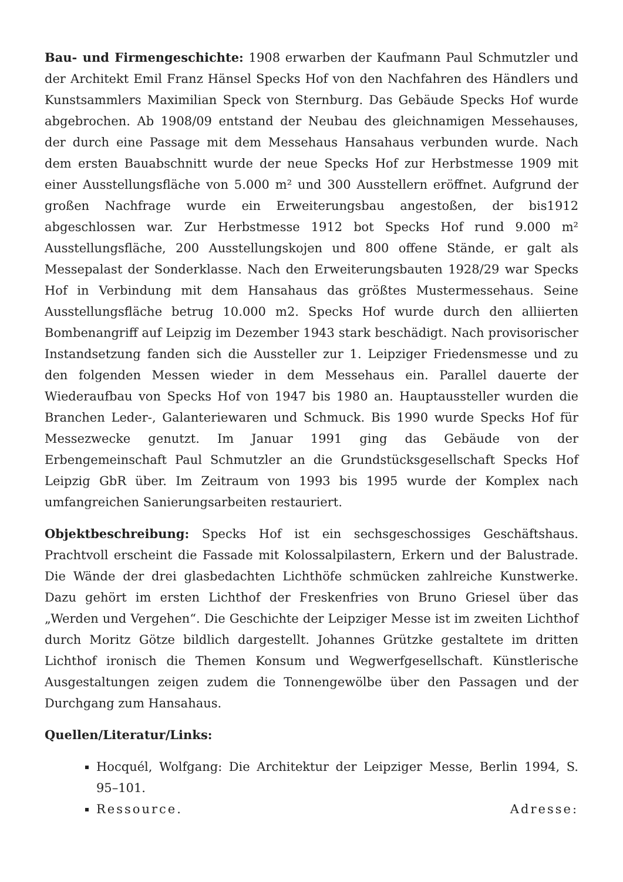Bau- und Firmengeschichte: 1908 erwarben der Kaufmann Paul Schmutzler und der Architekt Emil Franz Hänsel Specks Hof von den Nachfahren des Händlers und Kunstsammlers Maximilian Speck von Sternburg. Das Gebäude Specks Hof wurde abgebrochen. Ab 1908/09 entstand der Neubau des gleichnamigen Messehauses, der durch eine Passage mit dem Messehaus Hansahaus verbunden wurde. Nach dem ersten Bauabschnitt wurde der neue Specks Hof zur Herbstmesse 1909 mit einer Ausstellungsfläche von 5.000 m² und 300 Ausstellern eröffnet. Aufgrund der großen Nachfrage wurde ein Erweiterungsbau angestoßen, der bis1912 abgeschlossen war. Zur Herbstmesse 1912 bot Specks Hof rund 9.000 m² Ausstellungsfläche, 200 Ausstellungskojen und 800 offene Stände, er galt als Messepalast der Sonderklasse. Nach den Erweiterungsbauten 1928/29 war Specks Hof in Verbindung mit dem Hansahaus das größtes Mustermessehaus. Seine Ausstellungsfläche betrug 10.000 m2. Specks Hof wurde durch den alliierten Bombenangriff auf Leipzig im Dezember 1943 stark beschädigt. Nach provisorischer Instandsetzung fanden sich die Aussteller zur 1. Leipziger Friedensmesse und zu den folgenden Messen wieder in dem Messehaus ein. Parallel dauerte der Wiederaufbau von Specks Hof von 1947 bis 1980 an. Hauptaussteller wurden die Branchen Leder-, Galanteriewaren und Schmuck. Bis 1990 wurde Specks Hof für Messezwecke genutzt. Im Januar 1991 ging das Gebäude von der Erbengemeinschaft Paul Schmutzler an die Grundstücksgesellschaft Specks Hof Leipzig GbR über. Im Zeitraum von 1993 bis 1995 wurde der Komplex nach umfangreichen Sanierungsarbeiten restauriert.
Objektbeschreibung: Specks Hof ist ein sechsgeschossiges Geschäftshaus. Prachtvoll erscheint die Fassade mit Kolossalpilastern, Erkern und der Balustrade. Die Wände der drei glasbedachten Lichthöfe schmücken zahlreiche Kunstwerke. Dazu gehört im ersten Lichthof der Freskenfries von Bruno Griesel über das „Werden und Vergehen“. Die Geschichte der Leipziger Messe ist im zweiten Lichthof durch Moritz Götze bildlich dargestellt. Johannes Grützke gestaltete im dritten Lichthof ironisch die Themen Konsum und Wegwerfgesellschaft. Künstlerische Ausgestaltungen zeigen zudem die Tonnengewölbe über den Passagen und der Durchgang zum Hansahaus.
Quellen/Literatur/Links:
Hocquél, Wolfgang: Die Architektur der Leipziger Messe, Berlin 1994, S. 95–101.
Ressource. Adresse: